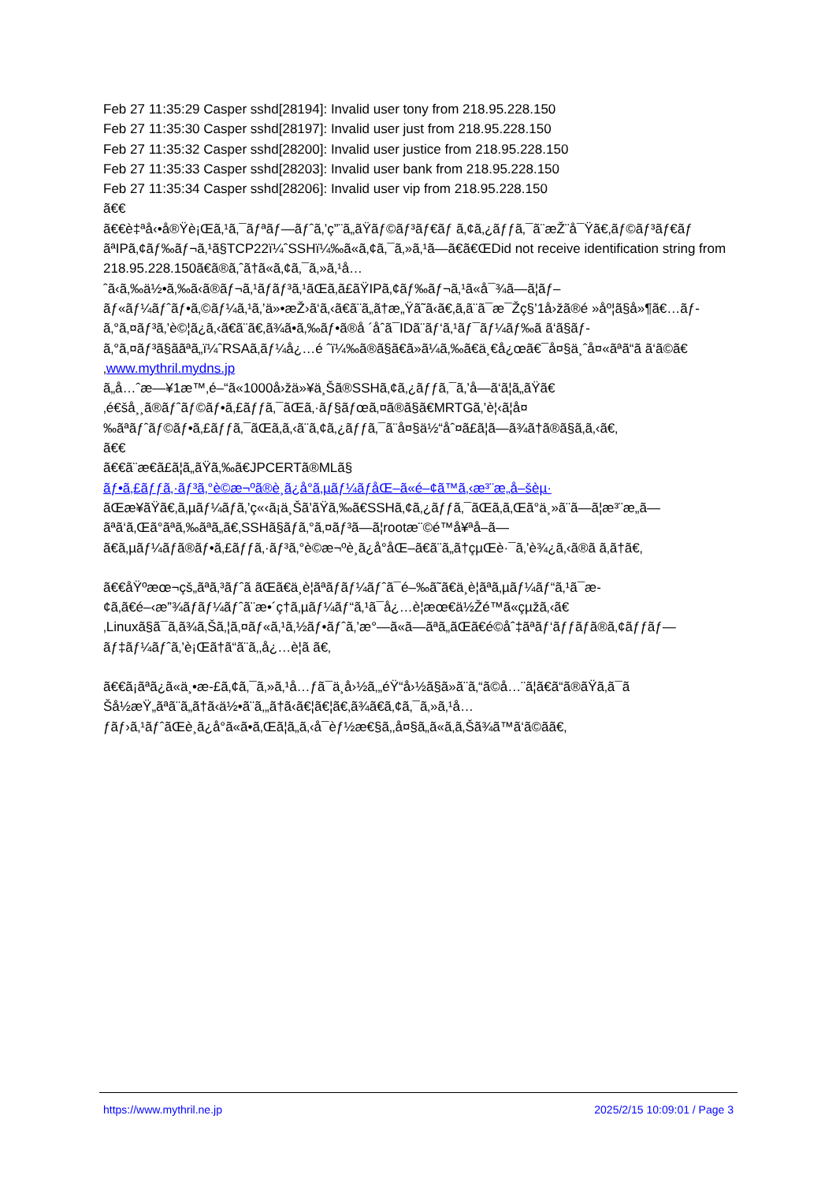Feb 27 11:35:29 Casper sshd[28194]: Invalid user tony from 218.95.228.150
Feb 27 11:35:30 Casper sshd[28197]: Invalid user just from 218.95.228.150
Feb 27 11:35:32 Casper sshd[28200]: Invalid user justice from 218.95.228.150
Feb 27 11:35:33 Casper sshd[28203]: Invalid user bank from 218.95.228.150
Feb 27 11:35:34 Casper sshd[28206]: Invalid user vip from 218.95.228.150
ã€€
ã€€è‡ªå‹•å®Ÿè¡Œã‚¹ã‚¯ãƒªãƒ—ãƒˆã‚’ç”¨ã„ãŸãƒ©ãƒ³ãƒ€ãƒ ã‚¢ã‚¿ãƒƒã‚¯ã¨æŽ¨å¯Ÿã€‚ãƒ©ãƒ³ãƒ€ãƒ ãªIPã‚¢ãƒ‰ãƒ¬ã‚¹ã§TCP22ï¼ˆSSHï¼‰ã«ã‚¢ã‚¯ã‚»ã‚¹ã—ã€ã€ŒDid not receive identification string from 218.95.228.150ã€ã®ã‚ˆã†ã«ã‚¢ã‚¯ã‚»ã‚¹å…ˆã‹ã‚‰ä½•ã‚‰ã‹ã®ãƒ¬ã‚¹ãƒãƒ³ã‚¹ãŒã‚ã£ãŸIPã‚¢ãƒ‰ãƒ¬ã‚¹ã«å¯¾ã—ã¦ãƒ–ãƒ«ãƒ¼ãƒˆãƒ•ã‚©ãƒ¼ã‚¹ã‚’ä»•æŽ›ã‘ã‚‹ã€ã¨ã„ã†æ„Ÿã˜ã‹ã€‚ã‚ã¨ã¯æ¯Žç§’1å›žã®é »åº¦ã§å»¶ã€…ãƒ­ã‚°ã‚¤ãƒ³ã‚’è©¦ã¿ã‚‹ã€ã¨ã€‚ã¾ã•ã‚‰ãƒ•ã®å ´åˆã¯IDã¨ãƒ‘ã‚¹ãƒ¯ãƒ¼ãƒ‰ã ã‘ã§ãƒ­ã‚°ã‚¤ãƒ³ã§ããªã„ï¼ˆRSAã‚­ãƒ¼å¿…é ˆï¼‰ã®ã§ã€ã»ã¼ã‚‰ã€ä¸€å¿œã€¯å¤§ä¸ˆå¤«ãªã“ã ã‘ã©ã€‚www.mythril.mydns.jp
ã„å…ˆæ—¥1æ™‚é–“ã«1000å›žä»¥ä¸Šã®SSHã‚¢ã‚¿ãƒƒã‚¯ã‚’å—ã‘ã¦ã„ãŸã€‚é€šå¸¸ã®ãƒˆãƒ©ãƒ•ã‚£ãƒƒã‚¯ãŒã‚·ãƒ§ãƒœã‚¤ã®ã§ã€MRTGã‚’è¦‹ã¦å¤‰ãªãƒˆãƒ©ãƒ•ã‚£ãƒƒã‚¯ãŒã‚ã‚‹ã¨ã‚¢ã‚¿ãƒƒã‚¯ã¨å¤§ä½“åˆ¤ã£ã¦ã—ã¾ã†ã®ã§ã‚ã‚‹ã€‚
ã€€
ã€€ã¨æ€ã£ã¦ã„ãŸã‚‰ã€JPCERTã®MLã§
ãƒ•ã‚£ãƒƒã‚·ãƒ³ã‚°è©æ¬ºã®è¸ã¿å°ã‚µãƒ¼ãƒåŒ–ã«é–¢ã™ã‚‹æ³¨æ„å–šèµ·
ãŒæ¥ãŸã€‚ã‚µãƒ¼ãƒã‚’ç«‹ã¡ä¸Šã’ãŸã‚‰ã€SSHã‚¢ã‚¿ãƒƒã‚¯ãŒã‚ã‚Œã°ä¸»ã¨ã—ã¦æ³¨æ„ã—ãªã‘ã‚Œã°ãªã‚‰ãªã„ã€‚SSHã§ãƒ­ã‚°ã‚¤ãƒ³ã—ã¦rootæ¨©é™å¥ªå–ã—ã€ã‚µãƒ¼ãƒã®ãƒ•ã‚£ãƒƒã‚·ãƒ³ã‚°è©æ¬ºè¸ã¿å°åŒ–ã€ã¨ã„ã†çµŒè·¯ã‚’è¾¿ã‚‹ã®ã ã‚ã†ã€‚
ã€€åŸºæœ¬çš„ãªã‚³ãƒˆã ãŒã€ä¸è¦ãªãƒãƒ¼ãƒˆã¯é–‰ã˜ã€ä¸è¦ãªã‚µãƒ¼ãƒ“ã‚¹ã¯æ­¢ã‚ã€é–‹æ”¾ãƒãƒ¼ãƒˆã¨æ•´ç†ã‚µãƒ¼ãƒ“ã‚¹ã¯å¿…è¦æœ€ä½Žé™ã«çµžã‚‹ã€‚Linuxã§ã¯ã‚ã¾ã‚Šã‚¦ã‚¤ãƒ«ã‚¹ã‚½ãƒ•ãƒˆã‚’æ°—ã«ã—ãªã„ãŒã€é©åˆ‡ãªãƒ‘ãƒƒãƒã®ã‚¢ãƒƒãƒ—ãƒ‡ãƒ¼ãƒˆã‚’è¡Œã†ã“ã¨ã‚‚å¿…è¦ã ã€‚
ã€€ã¡ãªã¿ã«ä¸•æ-£ã‚¢ã‚¯ã‚»ã‚¹å…ƒã¯ä¸­å›½ã‚„éŸ“å›½ã§ã»ã¨ã‚“ã©å…¨ã¦ã€ã“ã®ãŸã‚ã¯ã Šå½æŸ„ãªã¨ã„ã†ã‹ä½•ã¨ã‚„ã†ã‹ã€¦ã€¦ã€‚ã¾ã€ã‚¢ã‚¯ã‚»ã‚¹å…ƒãƒ›ã‚¹ãƒˆãŒè¸ã¿å°ã«ã•ã‚Œã¦ã„ã‚‹å¯èƒ½æ€§ã‚‚å¤§ã„ã«ã‚ã‚Šã¾ã™ã‘ã©ã­ã€‚
https://www.mythril.ne.jp 2025/2/15 10:09:01 / Page 3